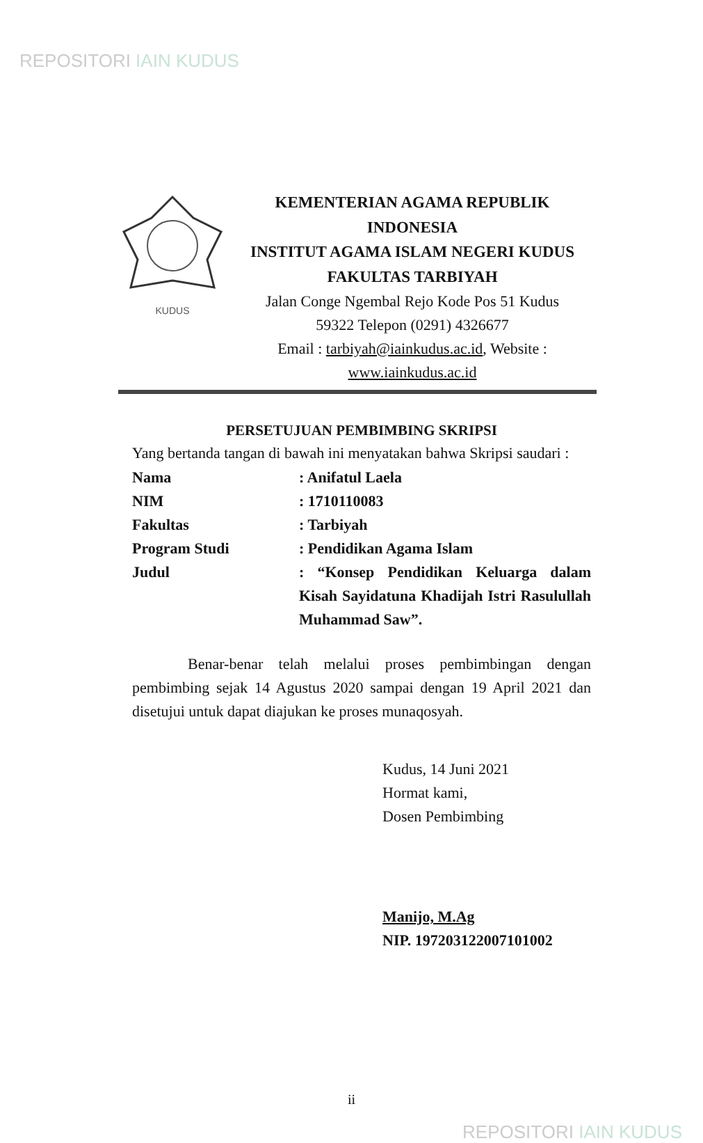REPOSITORI IAIN KUDUS
KUDUS
KEMENTERIAN AGAMA REPUBLIK
INDONESIA
INSTITUT AGAMA ISLAM NEGERI KUDUS
FAKULTAS TARBIYAH
Jalan Conge Ngembal Rejo Kode Pos 51 Kudus
59322 Telepon (0291) 4326677
Email : tarbiyah@iainkudus.ac.id, Website :
www.iainkudus.ac.id
PERSETUJUAN PEMBIMBING SKRIPSI
Yang bertanda tangan di bawah ini menyatakan bahwa Skripsi saudari :
Nama : Anifatul Laela
NIM : 1710110083
Fakultas : Tarbiyah
Program Studi : Pendidikan Agama Islam
Judul : “Konsep Pendidikan Keluarga dalam Kisah Sayidatuna Khadijah Istri Rasulullah Muhammad Saw”.
Benar-benar telah melalui proses pembimbingan dengan pembimbing sejak 14 Agustus 2020 sampai dengan 19 April 2021 dan disetujui untuk dapat diajukan ke proses munaqosyah.
Kudus, 14 Juni 2021
Hormat kami,
Dosen Pembimbing
Manijo, M.Ag
NIP. 197203122007101002
ii
REPOSITORI IAIN KUDUS